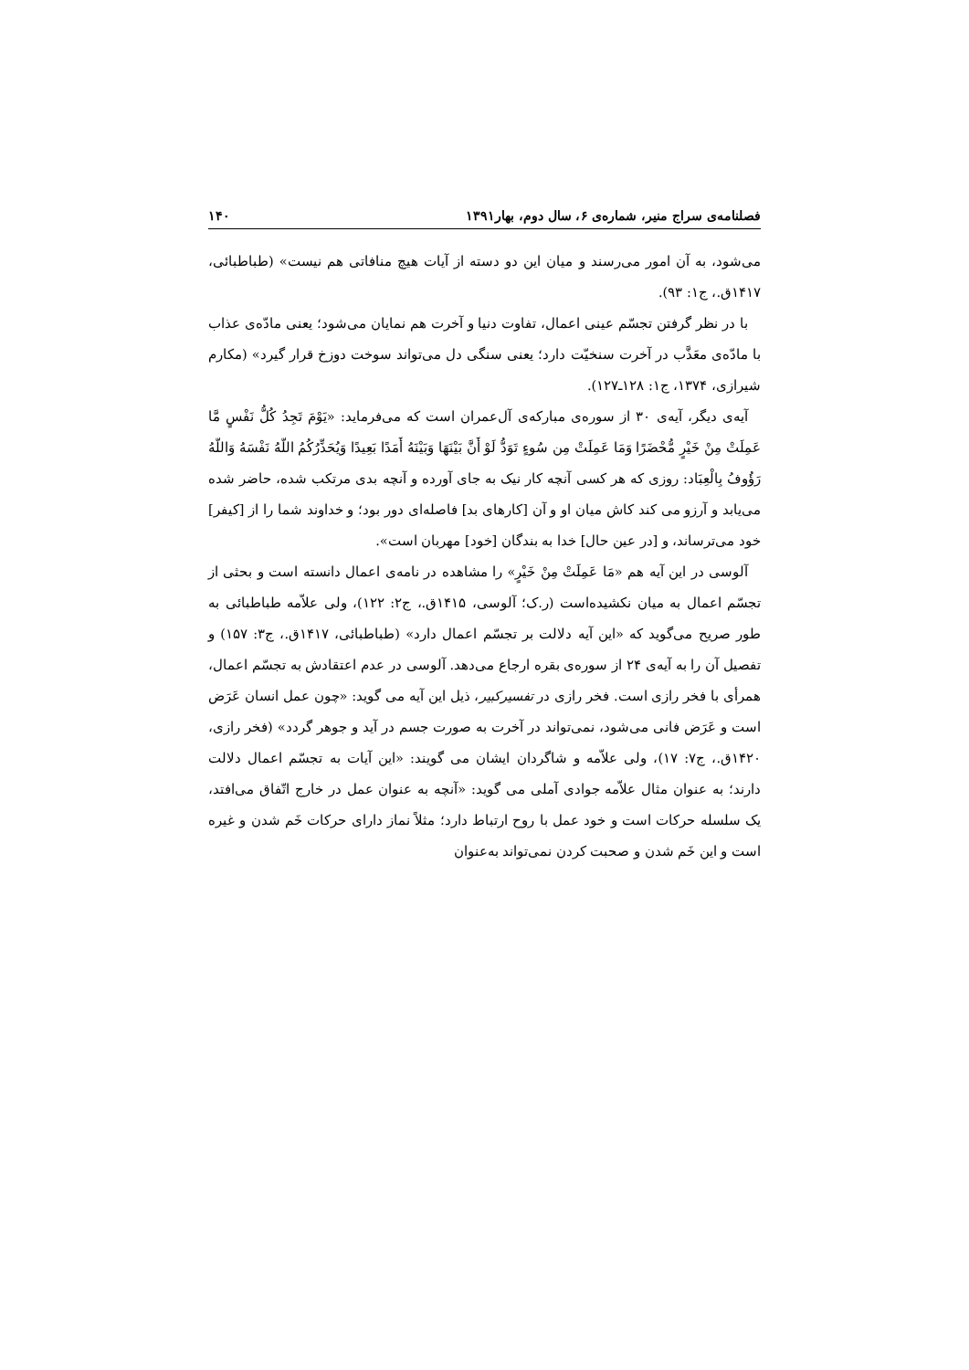فصلنامه‌ی سراج منیر، شماره‌ی ۶، سال دوم، بهار۱۳۹۱ ۱۴۰
می‌شود، به آن امور می‌رسند و میان این دو دسته از آیات هیچ منافاتی هم نیست» (طباطبائی، ۱۴۱۷ق.، ج۱: ۹۳).
با در نظر گرفتن تجسّم عینی اعمال، تفاوت دنیا و آخرت هم نمایان می‌شود؛ یعنی مادّه‌ی عذاب با مادّه‌ی معَذَّب در آخرت سنخیّت دارد؛ یعنی سنگی دل می‌تواند سوخت دوزخ قرار گیرد» (مکارم شیرازی، ۱۳۷۴، ج۱: ۱۲۸ـ۱۲۷).
آیه‌ی دیگر، آیه‌ی ۳۰ از سوره‌ی مبارکه‌ی آل‌عمران است که می‌فرماید: «یَوْمَ تَجِدُ کُلُّ نَفْسٍ مَّا عَمِلَتْ مِنْ خَیْرٍ مُّحْضَرًا وَمَا عَمِلَتْ مِن سُوءٍ تَوَدُّ لَوْ أَنَّ بَیْنَهَا وَبَیْنَهُ أَمَدًا بَعِیدًا وَیُحَذِّرُکُمُ اللّهُ نَفْسَهُ وَاللّهُ رَؤُوفُ بِالْعِبَاد: روزی که هر کسی آنچه کار نیک به جای آورده و آنچه بدی مرتکب شده، حاضر شده می‌یابد و آرزو می کند کاش میان او و آن [کارهای بد] فاصله‌ای دور بود؛ و خداوند شما را از [کیفر] خود می‌ترساند، و [در عین حال] خدا به بندگان [خود] مهربان است».
آلوسی در این آیه هم «مَا عَمِلَتْ مِنْ خَیْرٍ» را مشاهده در نامه‌ی اعمال دانسته است و بحثی از تجسّم اعمال به میان نکشیده‌است (ر.ک؛ آلوسی، ۱۴۱۵ق.، ج۲: ۱۲۲)، ولی علاّمه طباطبائی به طور صریح می‌گوید که «این آیه دلالت بر تجسّم اعمال دارد» (طباطبائی، ۱۴۱۷ق.، ج۳: ۱۵۷) و تفصیل آن را به آیه‌ی ۲۴ از سوره‌ی بقره ارجاع می‌دهد. آلوسی در عدم اعتقادش به تجسّم اعمال، همرأی با فخر رازی است. فخر رازی در تفسیرکبیر، ذیل این آیه می گوید: «چون عمل انسان عَرَض است و عَرَض فانی می‌شود، نمی‌تواند در آخرت به صورت جسم در آید و جوهر گردد» (فخر رازی، ۱۴۲۰ق.، ج۷: ۱۷)، ولی علاّمه و شاگردان ایشان می گویند: «این آیات به تجسّم اعمال دلالت دارند؛ به عنوان مثال علاّمه جوادی آملی می گوید: «آنچه به عنوان عمل در خارج اتّفاق می‌افتد، یک سلسله حرکات است و خود عمل با روح ارتباط دارد؛ مثلاً نماز دارای حرکات خَم شدن و غیره است و این خَم شدن و صحبت کردن نمی‌تواند به‌عنوان